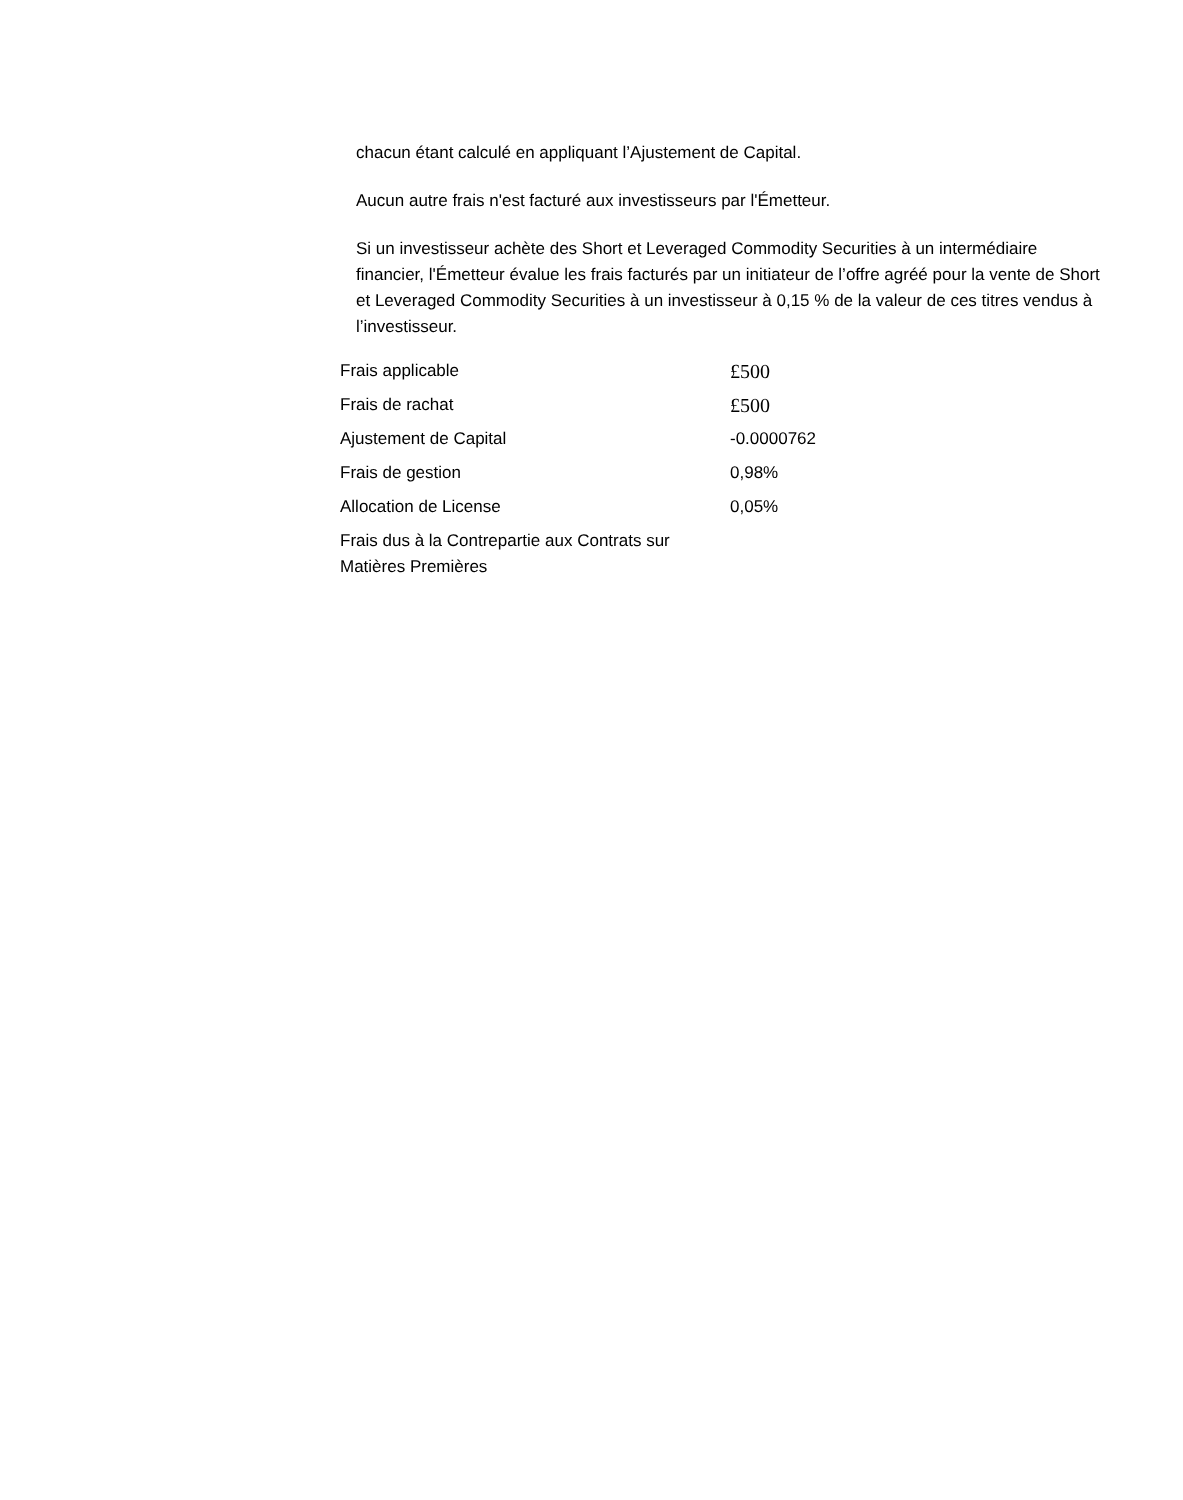chacun étant calculé en appliquant l’Ajustement de Capital.
Aucun autre frais n'est facturé aux investisseurs par l'Émetteur.
Si un investisseur achète des Short et Leveraged Commodity Securities à un intermédiaire financier, l'Émetteur évalue les frais facturés par un initiateur de l’offre agréé pour la vente de Short et Leveraged Commodity Securities à un investisseur à 0,15 % de la valeur de ces titres vendus à l’investisseur.
| Frais applicable | £500 |
| Frais de rachat | £500 |
| Ajustement de Capital | -0.0000762 |
| Frais de gestion | 0,98% |
| Allocation de License | 0,05% |
| Frais dus à la Contrepartie aux Contrats sur Matières Premières | |